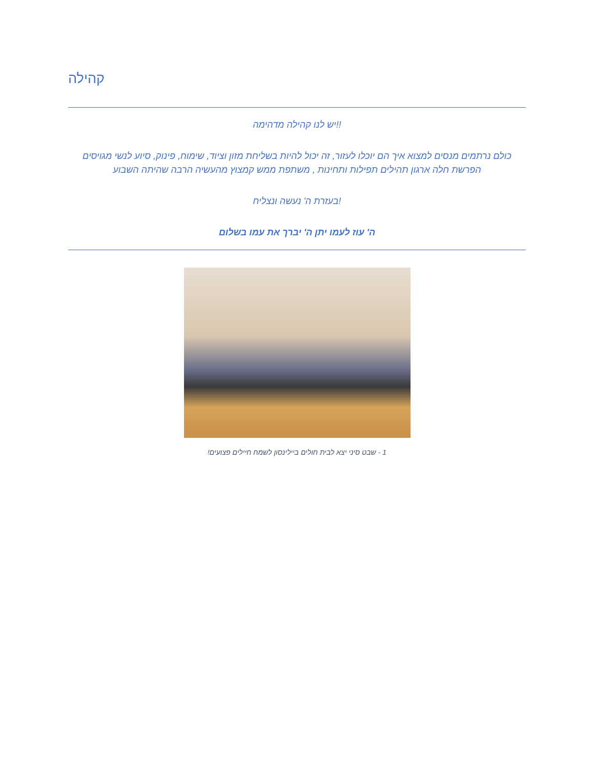קהילה
!!יש לנו קהילה מדהימה
כולם נרתמים מנסים למצוא איך הם יוכלו לעזור, זה יכול להיות בשליחת מזון וציוד, שימוח, פינוק, סיוע לנשי מגויסים הפרשת חלה ארגון תהילים תפילות ותחינות , משתפת ממש קמצוץ מהעשיה הרבה שהיתה השבוע
!בעזרת ה' נעשה ונצליח
ה' עוז לעמו יתן ה' יברך את עמו בשלום
1 - שבט סיני יצא לבית חולים ביילינסון לשמח חיילים פצועים!